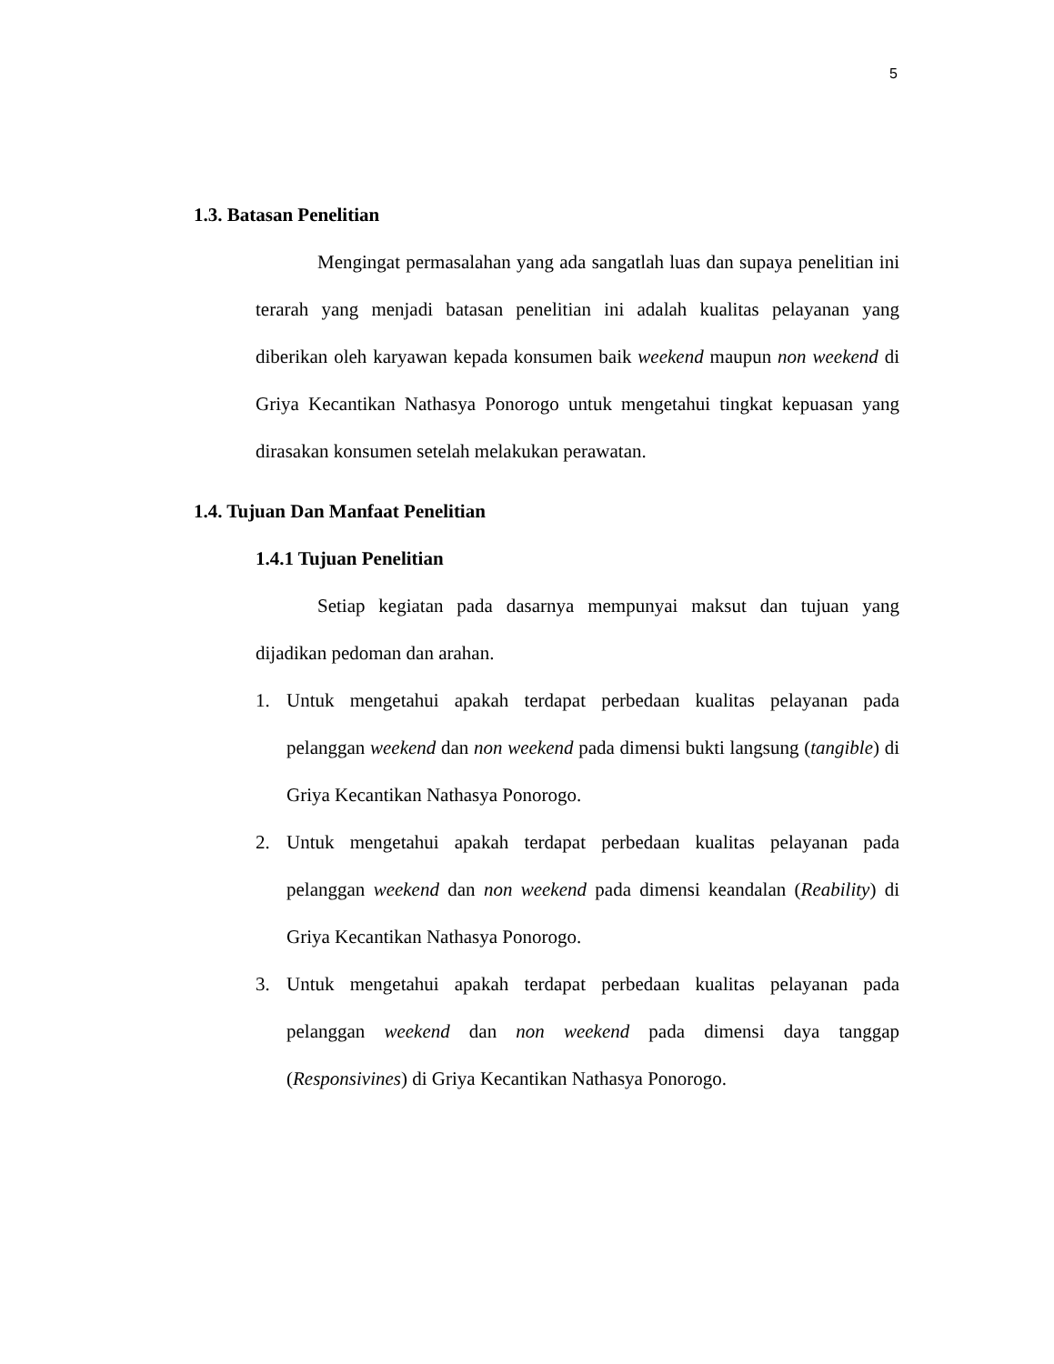5
1.3. Batasan Penelitian
Mengingat permasalahan yang ada sangatlah luas dan supaya penelitian ini terarah yang menjadi batasan penelitian ini adalah kualitas pelayanan yang diberikan oleh karyawan kepada konsumen baik weekend maupun non weekend di Griya Kecantikan Nathasya Ponorogo untuk mengetahui tingkat kepuasan yang dirasakan konsumen setelah melakukan perawatan.
1.4. Tujuan Dan Manfaat Penelitian
1.4.1 Tujuan Penelitian
Setiap kegiatan pada dasarnya mempunyai maksut dan tujuan yang dijadikan pedoman dan arahan.
1. Untuk mengetahui apakah terdapat perbedaan kualitas pelayanan pada pelanggan weekend dan non weekend pada dimensi bukti langsung (tangible) di Griya Kecantikan Nathasya Ponorogo.
2. Untuk mengetahui apakah terdapat perbedaan kualitas pelayanan pada pelanggan weekend dan non weekend pada dimensi keandalan (Reability) di Griya Kecantikan Nathasya Ponorogo.
3. Untuk mengetahui apakah terdapat perbedaan kualitas pelayanan pada pelanggan weekend dan non weekend pada dimensi daya tanggap (Responsivines) di Griya Kecantikan Nathasya Ponorogo.